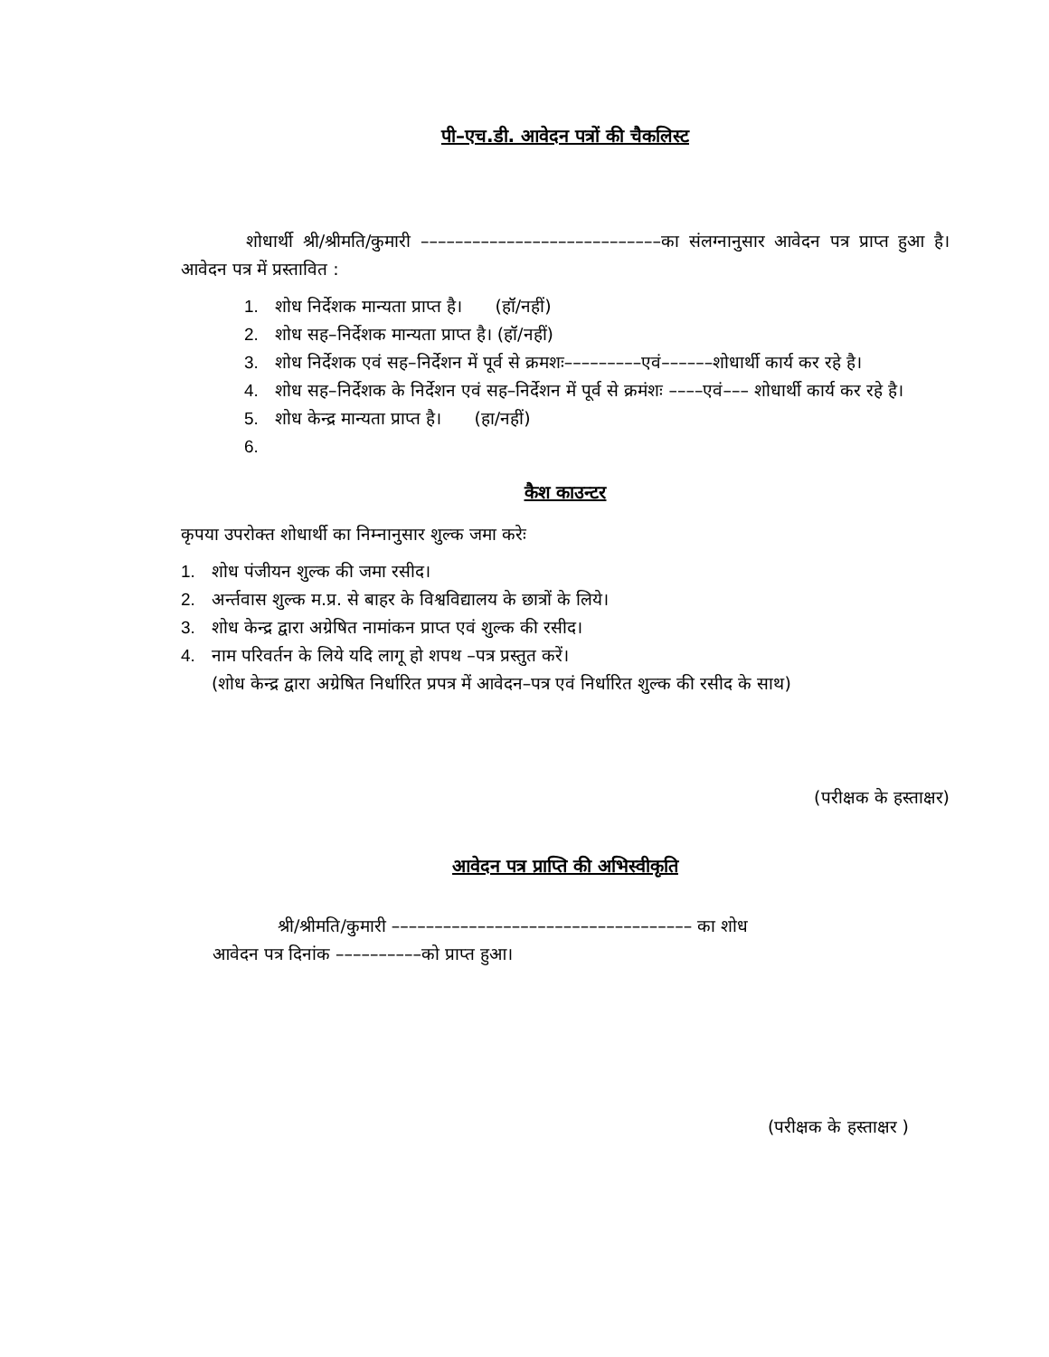पी–एच.डी. आवेदन पत्रों की चैकलिस्ट
शोधार्थी श्री/श्रीमति/कुमारी ––––––––––––––––––––––––––––का संलग्नानुसार आवेदन पत्र प्राप्त हुआ है। आवेदन पत्र में प्रस्तावित :
1. शोध निर्देशक मान्यता प्राप्त है। (हॉ/नहीं)
2. शोध सह–निर्देशक मान्यता प्राप्त है। (हॉ/नहीं)
3. शोध निर्देशक एवं सह–निर्देशन में पूर्व से क्रमशः–––––––––एवं––––––शोधार्थी कार्य कर रहे है।
4. शोध सह–निर्देशक के निर्देशन एवं सह–निर्देशन में पूर्व से क्रमंशः ––––एवं––– शोधार्थी कार्य कर रहे है।
5. शोध केन्द्र मान्यता प्राप्त है। (हा/नहीं)
6.
कैश काउन्टर
कृपया उपरोक्त शोधार्थी का निम्नानुसार शुल्क जमा करेः
1. शोध पंजीयन शुल्क की जमा रसीद।
2. अर्न्तवास शुल्क म.प्र. से बाहर के विश्वविद्यालय के छात्रों के लिये।
3. शोध केन्द्र द्वारा अग्रेषित नामांकन प्राप्त एवं शुल्क की रसीद।
4. नाम परिवर्तन के लिये यदि लागू हो शपथ –पत्र प्रस्तुत करें।
(शोध केन्द्र द्वारा अग्रेषित निर्धारित प्रपत्र में आवेदन–पत्र एवं निर्धारित शुल्क की रसीद के साथ)
(परीक्षक के हस्ताक्षर)
आवेदन पत्र प्राप्ति की अभिस्वीकृति
श्री/श्रीमति/कुमारी ––––––––––––––––––––––––––––––––––– का शोध
आवेदन पत्र दिनांक ––––––––––को प्राप्त हुआ।
(परीक्षक के हस्ताक्षर )